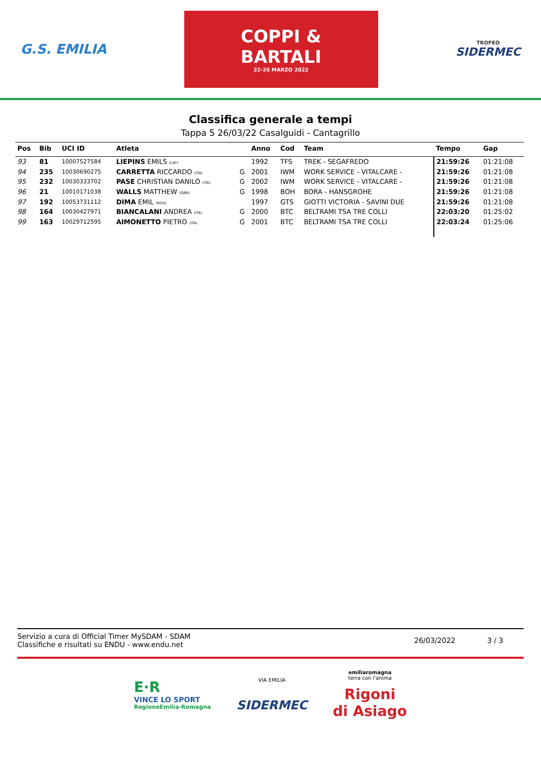G.S. EMILIA
COPPI & BARTALI
22-26 MARZO 2022
TROFEO
SIDERMEC
Classifica generale a tempi
Tappa 5 26/03/22 Casalguidi - Cantagrillo
| Pos | Bib | UCI ID | Atleta | | Anno | Cod | Team | Tempo | Gap |
| --- | --- | --- | --- | --- | --- | --- | --- | --- | --- |
| 93 | 81 | 10007527584 | LIEPINS EMILS (LAT) | | 1992 | TFS | TREK - SEGAFREDO | 21:59:26 | 01:21:08 |
| 94 | 235 | 10030690275 | CARRETTA RICCARDO (ITA) | G | 2001 | IWM | WORK SERVICE - VITALCARE - | 21:59:26 | 01:21:08 |
| 95 | 232 | 10030333702 | PASE CHRISTIAN DANILO (ITA) | G | 2002 | IWM | WORK SERVICE - VITALCARE - | 21:59:26 | 01:21:08 |
| 96 | 21 | 10010171038 | WALLS MATTHEW (GBR) | G | 1998 | BOH | BORA - HANSGROHE | 21:59:26 | 01:21:08 |
| 97 | 192 | 10053731112 | DIMA EMIL (ROU) | | 1997 | GTS | GIOTTI VICTORIA - SAVINI DUE | 21:59:26 | 01:21:08 |
| 98 | 164 | 10030427971 | BIANCALANI ANDREA (ITA) | G | 2000 | BTC | BELTRAMI TSA TRE COLLI | 22:03:20 | 01:25:02 |
| 99 | 163 | 10029712595 | AIMONETTO PIETRO (ITA) | G | 2001 | BTC | BELTRAMI TSA TRE COLLI | 22:03:24 | 01:25:06 |
Servizio a cura di Official Timer MySDAM - SDAM
Classifiche e risultati su ENDU - www.endu.net
26/03/2022 3 / 3
E·R
VINCE LO SPORT
RegioneEmilia-Romagna
VIA EMILIA
SIDERMEC
emiliaromagna
terra con l'anima
Rigoni
di Asiago